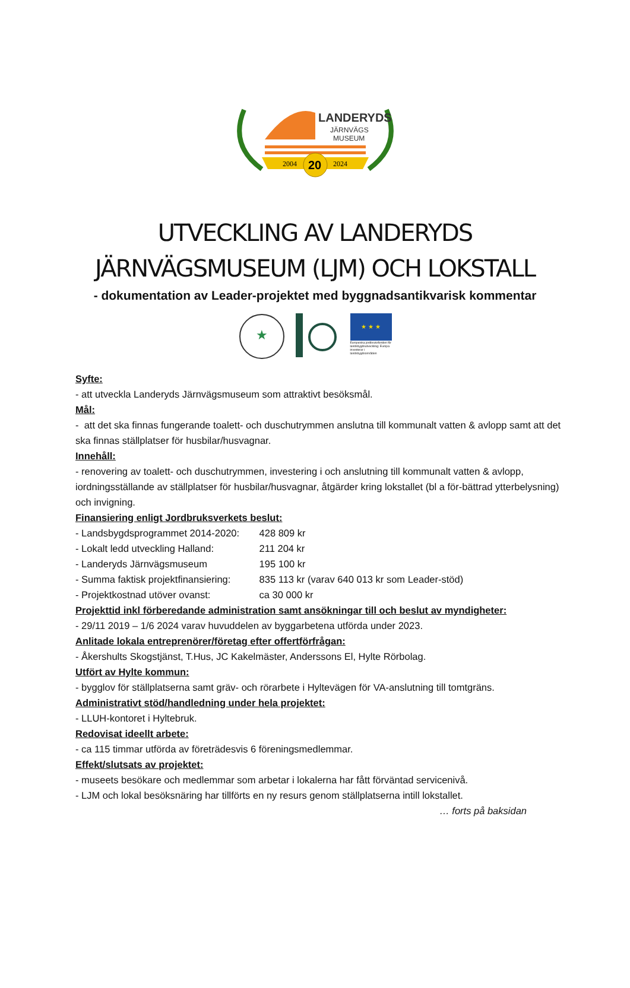LANDERYDS
JÄRNVÄGS
MUSEUM
2004
20
2024
UTVECKLING AV LANDERYDS
JÄRNVÄGSMUSEUM (LJM) OCH LOKSTALL
- dokumentation av Leader-projektet med byggnadsantikvarisk kommentar
★
★ ★ ★
Europeiska jordbruksfonden för landsbygdsutveckling: Europa investerar i landsbygdsområden
Syfte:
- att utveckla Landeryds Järnvägsmuseum som attraktivt besöksmål.
Mål:
- att det ska finnas fungerande toalett- och duschutrymmen anslutna till kommunalt vatten & avlopp samt att det ska finnas ställplatser för husbilar/husvagnar.
Innehåll:
- renovering av toalett- och duschutrymmen, investering i och anslutning till kommunalt vatten & avlopp, iordningsställande av ställplatser för husbilar/husvagnar, åtgärder kring lokstallet (bl a för-bättrad ytterbelysning) och invigning.
Finansiering enligt Jordbruksverkets beslut:
- Landsbygdsprogrammet 2014-2020: 428 809 kr
- Lokalt ledd utveckling Halland: 211 204 kr
- Landeryds Järnvägsmuseum 195 100 kr
- Summa faktisk projektfinansiering: 835 113 kr (varav 640 013 kr som Leader-stöd)
- Projektkostnad utöver ovanst: ca 30 000 kr
Projekttid inkl förberedande administration samt ansökningar till och beslut av myndigheter:
- 29/11 2019 – 1/6 2024 varav huvuddelen av byggarbetena utförda under 2023.
Anlitade lokala entreprenörer/företag efter offertförfrågan:
- Åkershults Skogstjänst, T.Hus, JC Kakelmäster, Anderssons El, Hylte Rörbolag.
Utfört av Hylte kommun:
- bygglov för ställplatserna samt gräv- och rörarbete i Hyltevägen för VA-anslutning till tomtgräns.
Administrativt stöd/handledning under hela projektet:
- LLUH-kontoret i Hyltebruk.
Redovisat ideellt arbete:
- ca 115 timmar utförda av företrädesvis 6 föreningsmedlemmar.
Effekt/slutsats av projektet:
- museets besökare och medlemmar som arbetar i lokalerna har fått förväntad servicenivå.
- LJM och lokal besöksnäring har tillförts en ny resurs genom ställplatserna intill lokstallet.
… forts på baksidan